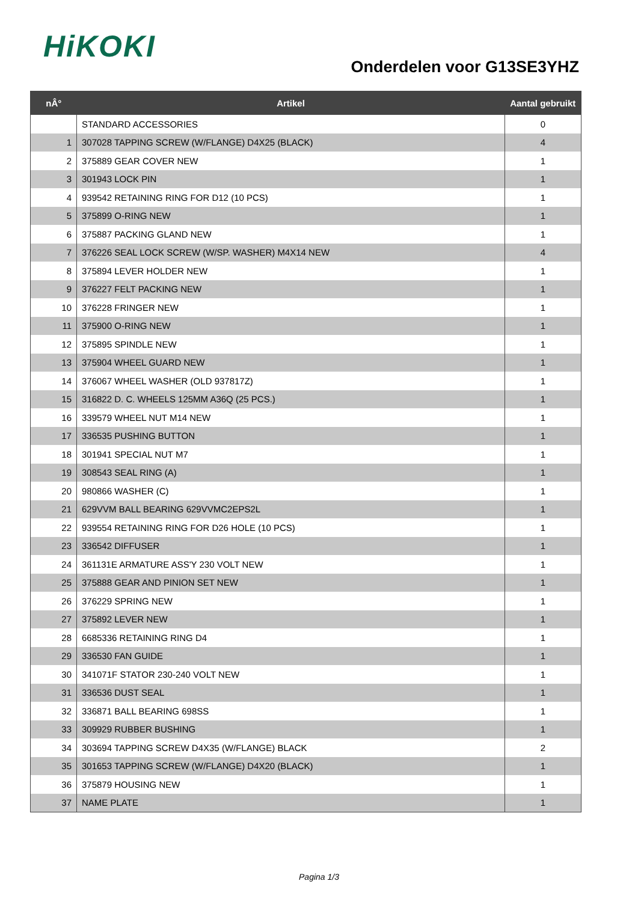HiKOKI
Onderdelen voor G13SE3YHZ
| nÂ° | Artikel | Aantal gebruikt |
| --- | --- | --- |
| | STANDARD ACCESSORIES | 0 |
| 1 | 307028 TAPPING SCREW (W/FLANGE) D4X25 (BLACK) | 4 |
| 2 | 375889 GEAR COVER NEW | 1 |
| 3 | 301943 LOCK PIN | 1 |
| 4 | 939542 RETAINING RING FOR D12 (10 PCS) | 1 |
| 5 | 375899 O-RING NEW | 1 |
| 6 | 375887 PACKING GLAND NEW | 1 |
| 7 | 376226 SEAL LOCK SCREW (W/SP. WASHER) M4X14 NEW | 4 |
| 8 | 375894 LEVER HOLDER NEW | 1 |
| 9 | 376227 FELT PACKING NEW | 1 |
| 10 | 376228 FRINGER NEW | 1 |
| 11 | 375900 O-RING NEW | 1 |
| 12 | 375895 SPINDLE NEW | 1 |
| 13 | 375904 WHEEL GUARD NEW | 1 |
| 14 | 376067 WHEEL WASHER (OLD 937817Z) | 1 |
| 15 | 316822 D. C. WHEELS 125MM A36Q (25 PCS.) | 1 |
| 16 | 339579 WHEEL NUT M14 NEW | 1 |
| 17 | 336535 PUSHING BUTTON | 1 |
| 18 | 301941 SPECIAL NUT M7 | 1 |
| 19 | 308543 SEAL RING (A) | 1 |
| 20 | 980866 WASHER (C) | 1 |
| 21 | 629VVM BALL BEARING 629VVMC2EPS2L | 1 |
| 22 | 939554 RETAINING RING FOR D26 HOLE (10 PCS) | 1 |
| 23 | 336542 DIFFUSER | 1 |
| 24 | 361131E ARMATURE ASS'Y 230 VOLT NEW | 1 |
| 25 | 375888 GEAR AND PINION SET NEW | 1 |
| 26 | 376229 SPRING NEW | 1 |
| 27 | 375892 LEVER NEW | 1 |
| 28 | 6685336 RETAINING RING D4 | 1 |
| 29 | 336530 FAN GUIDE | 1 |
| 30 | 341071F STATOR 230-240 VOLT NEW | 1 |
| 31 | 336536 DUST SEAL | 1 |
| 32 | 336871 BALL BEARING 698SS | 1 |
| 33 | 309929 RUBBER BUSHING | 1 |
| 34 | 303694 TAPPING SCREW D4X35 (W/FLANGE) BLACK | 2 |
| 35 | 301653 TAPPING SCREW (W/FLANGE) D4X20 (BLACK) | 1 |
| 36 | 375879 HOUSING NEW | 1 |
| 37 | NAME PLATE | 1 |
Pagina 1/3